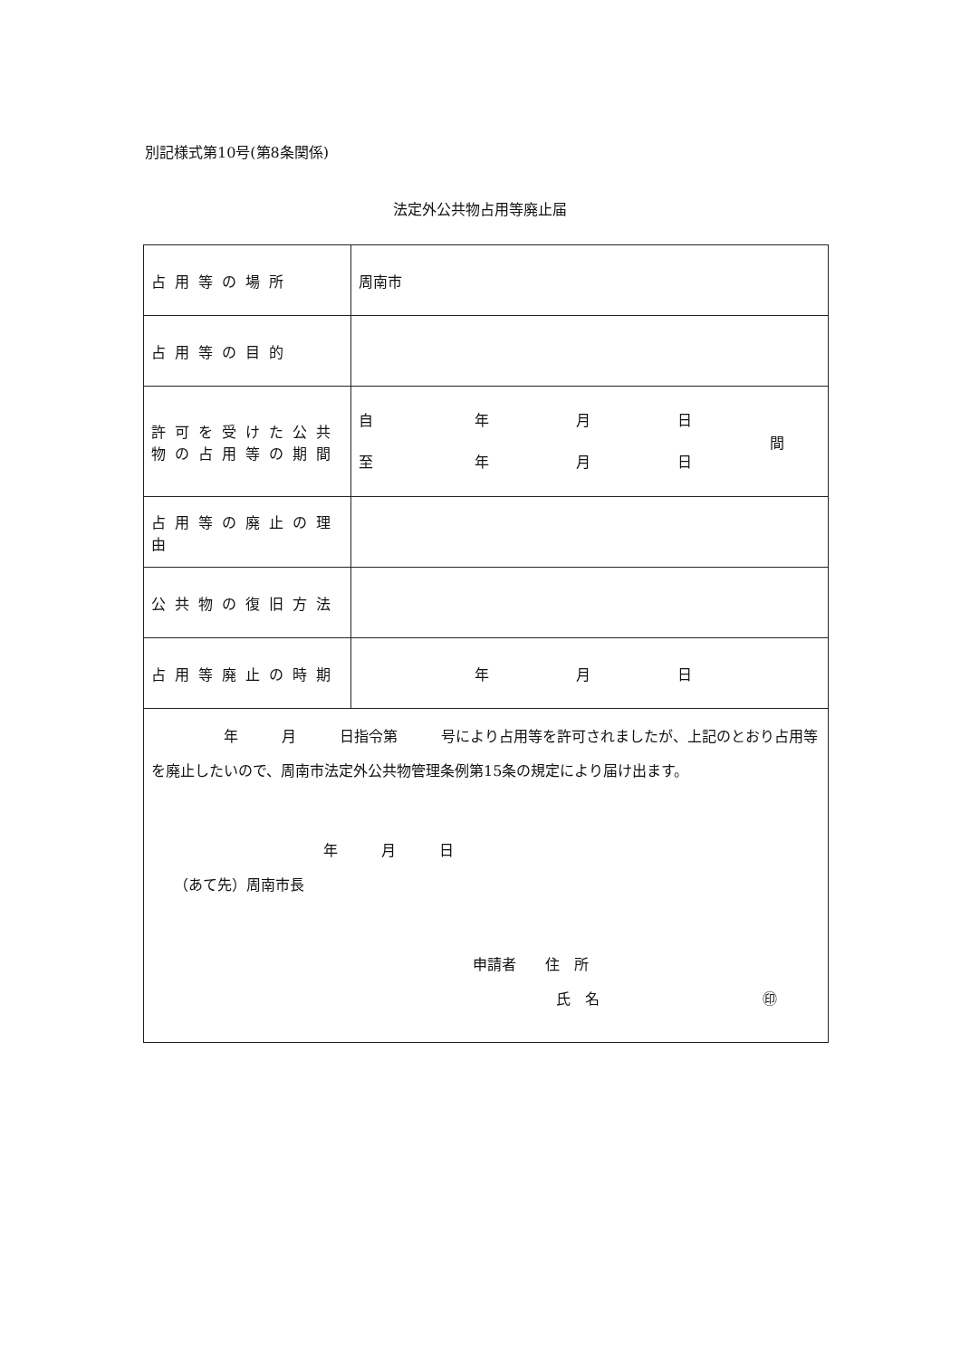別記様式第10号(第8条関係)
法定外公共物占用等廃止届
| 占用等の場所 | 周南市 |
| 占用等の目的 | |
| 許可を受けた公共物の占用等の期間 | 自 年 月 日 至 年 月 日 間 |
| 占用等の廃止の理由 | |
| 公共物の復旧方法 | |
| 占用等廃止の時期 | 年 月 日 |
| 年 月 日指令第 号により占用等を許可されましたが、上記のとおり占用等を廃止したいので、周南市法定外公共物管理条例第15条の規定により届け出ます。 年 月 日 （あて先）周南市長 申請者 住 所 氏 名 ㊞ | |